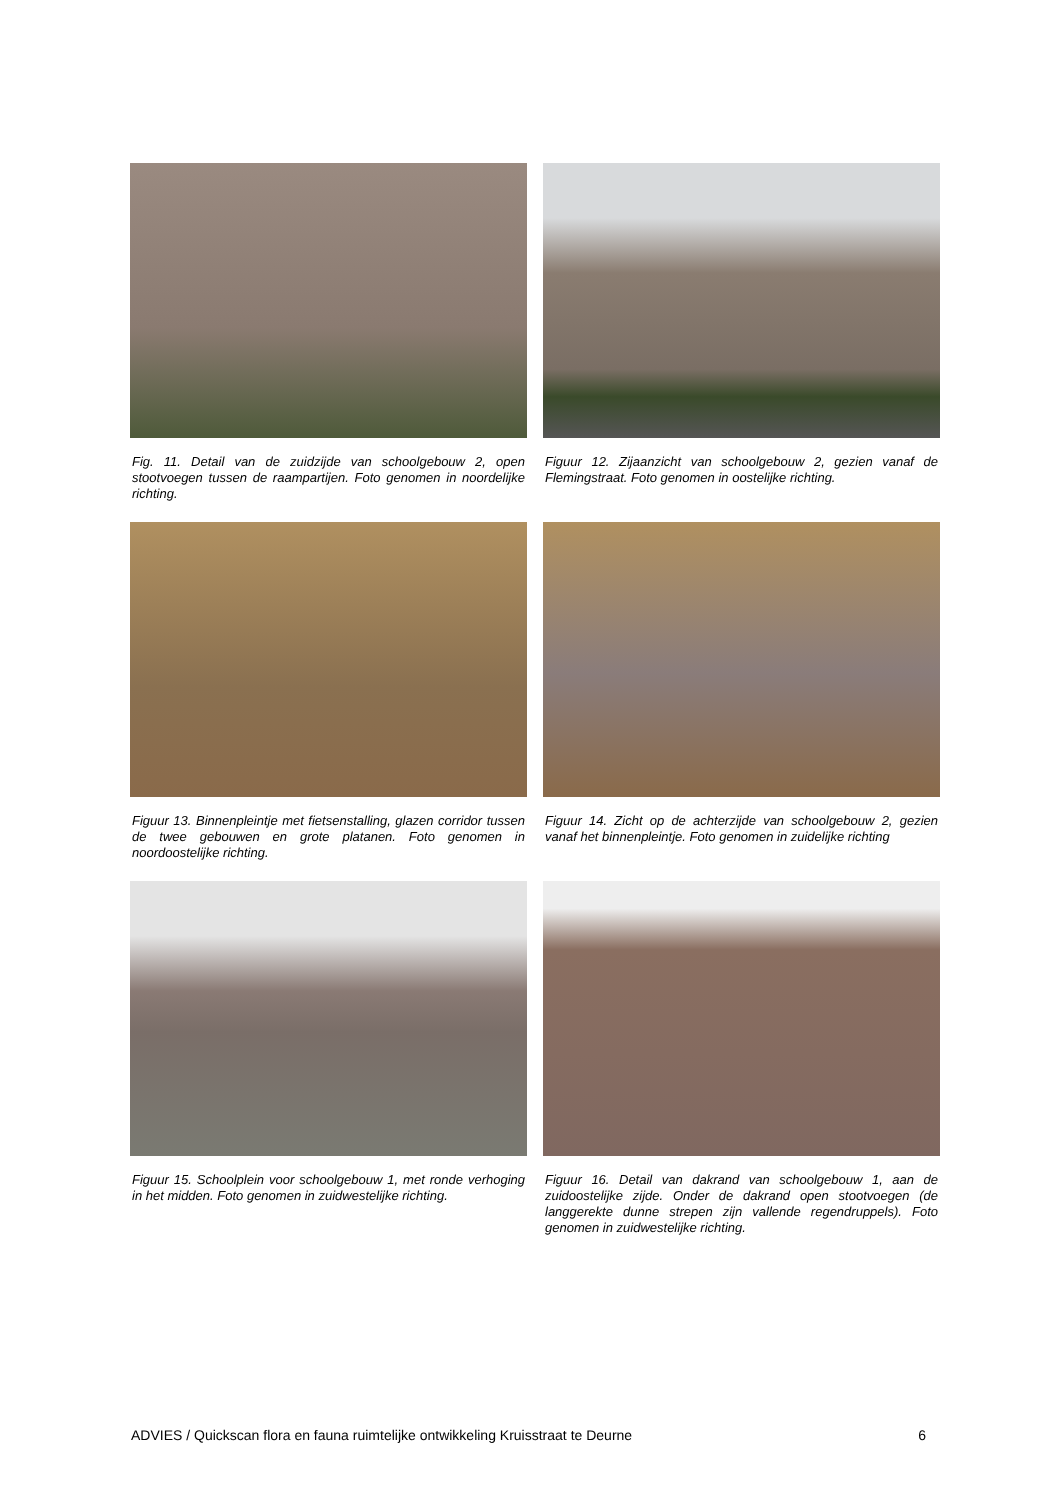Fig. 11. Detail van de zuidzijde van schoolgebouw 2, open stootvoegen tussen de raampartijen. Foto genomen in noordelijke richting.
Figuur 12. Zijaanzicht van schoolgebouw 2, gezien vanaf de Flemingstraat. Foto genomen in oostelijke richting.
Figuur 13. Binnenpleintje met fietsenstalling, glazen corridor tussen de twee gebouwen en grote platanen. Foto genomen in noordoostelijke richting.
Figuur 14. Zicht op de achterzijde van schoolgebouw 2, gezien vanaf het binnenpleintje. Foto genomen in zuidelijke richting
Figuur 15. Schoolplein voor schoolgebouw 1, met ronde verhoging in het midden. Foto genomen in zuidwestelijke richting.
Figuur 16. Detail van dakrand van schoolgebouw 1, aan de zuidoostelijke zijde. Onder de dakrand open stootvoegen (de langgerekte dunne strepen zijn vallende regendruppels). Foto genomen in zuidwestelijke richting.
ADVIES / Quickscan flora en fauna ruimtelijke ontwikkeling Kruisstraat te Deurne 6